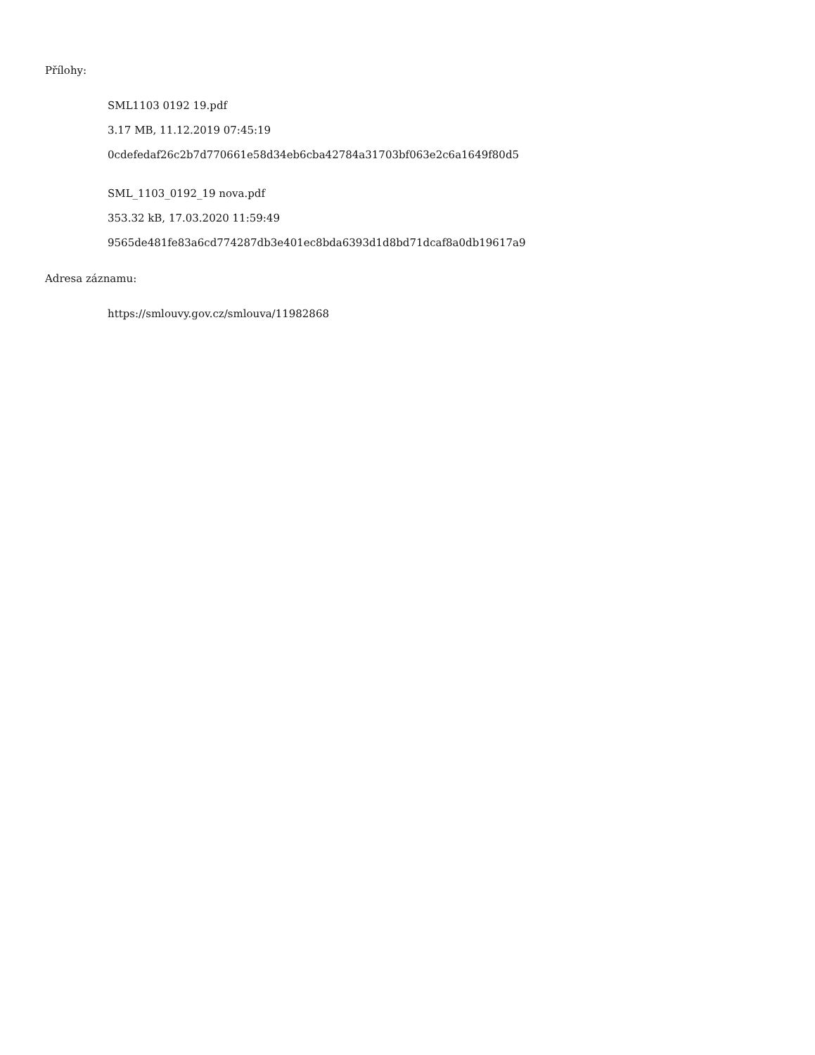Přílohy:
SML1103 0192 19.pdf
3.17 MB, 11.12.2019 07:45:19
0cdefedaf26c2b7d770661e58d34eb6cba42784a31703bf063e2c6a1649f80d5
SML_1103_0192_19 nova.pdf
353.32 kB, 17.03.2020 11:59:49
9565de481fe83a6cd774287db3e401ec8bda6393d1d8bd71dcaf8a0db19617a9
Adresa záznamu:
https://smlouvy.gov.cz/smlouva/11982868